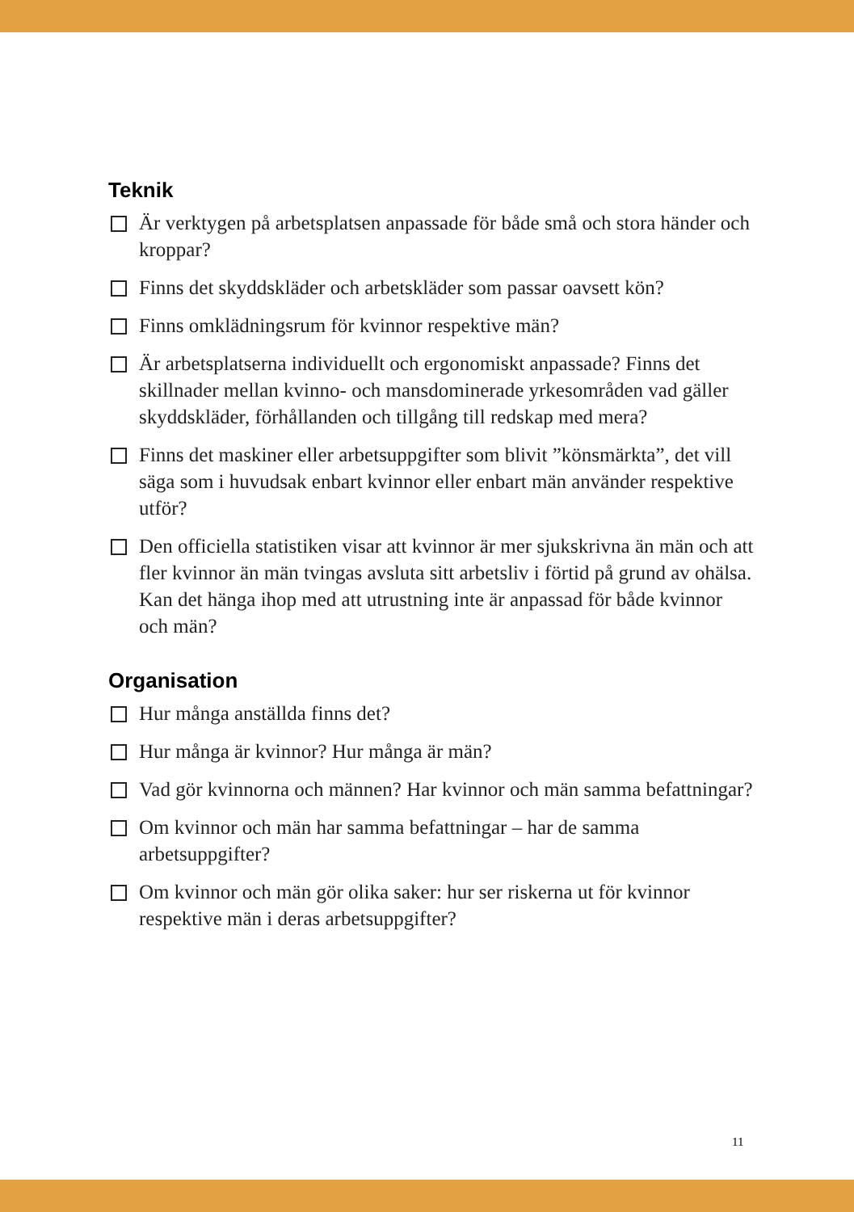Teknik
Är verktygen på arbetsplatsen anpassade för både små och stora händer och kroppar?
Finns det skyddskläder och arbetskläder som passar oavsett kön?
Finns omklädningsrum för kvinnor respektive män?
Är arbetsplatserna individuellt och ergonomiskt anpassade? Finns det skillnader mellan kvinno- och mansdominerade yrkesområden vad gäller skyddskläder, förhållanden och tillgång till redskap med mera?
Finns det maskiner eller arbetsuppgifter som blivit ”könsmärkta”, det vill säga som i huvudsak enbart kvinnor eller enbart män använder respektive utför?
Den officiella statistiken visar att kvinnor är mer sjukskrivna än män och att fler kvinnor än män tvingas avsluta sitt arbetsliv i förtid på grund av ohälsa. Kan det hänga ihop med att utrustning inte är anpassad för både kvinnor och män?
Organisation
Hur många anställda finns det?
Hur många är kvinnor? Hur många är män?
Vad gör kvinnorna och männen? Har kvinnor och män samma befattningar?
Om kvinnor och män har samma befattningar – har de samma arbetsuppgifter?
Om kvinnor och män gör olika saker: hur ser riskerna ut för kvinnor respektive män i deras arbetsuppgifter?
11